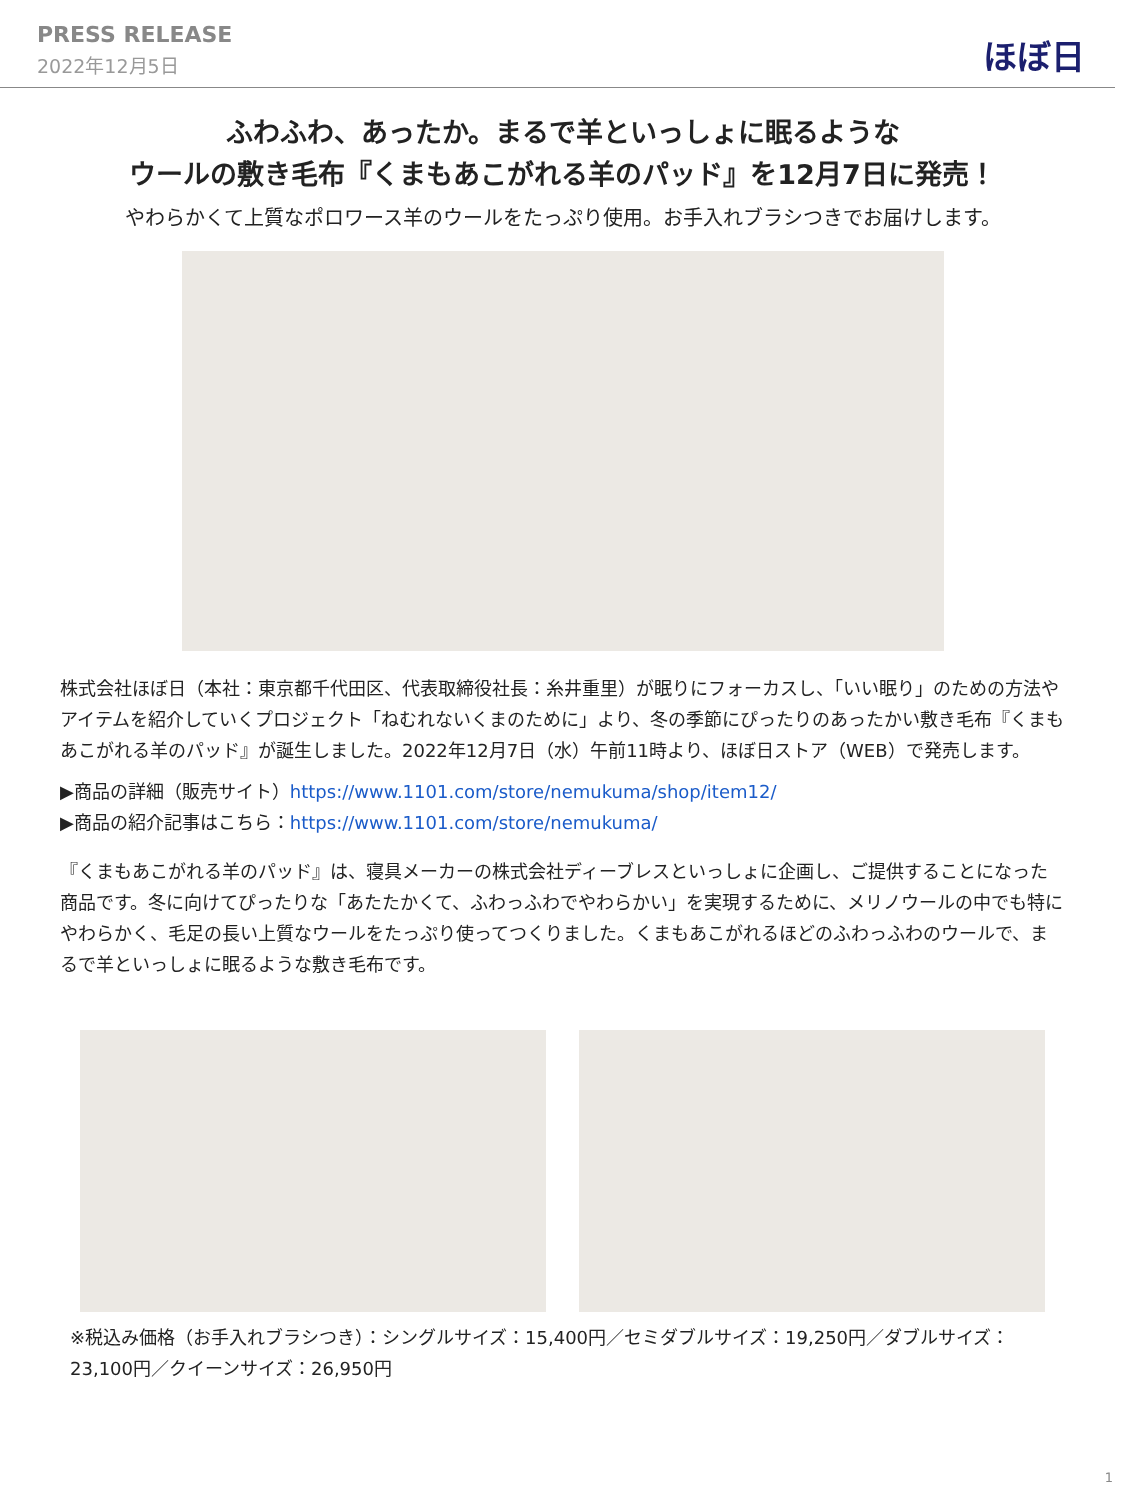PRESS RELEASE
2022年12月5日
ほぼ日
ふわふわ、あったか。まるで羊といっしょに眠るような
ウールの敷き毛布『くまもあこがれる羊のパッド』を12月7日に発売！
やわらかくて上質なポロワース羊のウールをたっぷり使用。お手入れブラシつきでお届けします。
株式会社ほぼ日（本社：東京都千代田区、代表取締役社長：糸井重里）が眠りにフォーカスし、「いい眠り」のための方法やアイテムを紹介していくプロジェクト「ねむれないくまのために」より、冬の季節にぴったりのあったかい敷き毛布『くまもあこがれる羊のパッド』が誕生しました。2022年12月7日（水）午前11時より、ほぼ日ストア（WEB）で発売します。
▶商品の詳細（販売サイト）https://www.1101.com/store/nemukuma/shop/item12/
▶商品の紹介記事はこちら：https://www.1101.com/store/nemukuma/
『くまもあこがれる羊のパッド』は、寝具メーカーの株式会社ディーブレスといっしょに企画し、ご提供することになった商品です。冬に向けてぴったりな「あたたかくて、ふわっふわでやわらかい」を実現するために、メリノウールの中でも特にやわらかく、毛足の長い上質なウールをたっぷり使ってつくりました。くまもあこがれるほどのふわっふわのウールで、まるで羊といっしょに眠るような敷き毛布です。
※税込み価格（お手入れブラシつき）：シングルサイズ：15,400円／セミダブルサイズ：19,250円／ダブルサイズ：23,100円／クイーンサイズ：26,950円
1